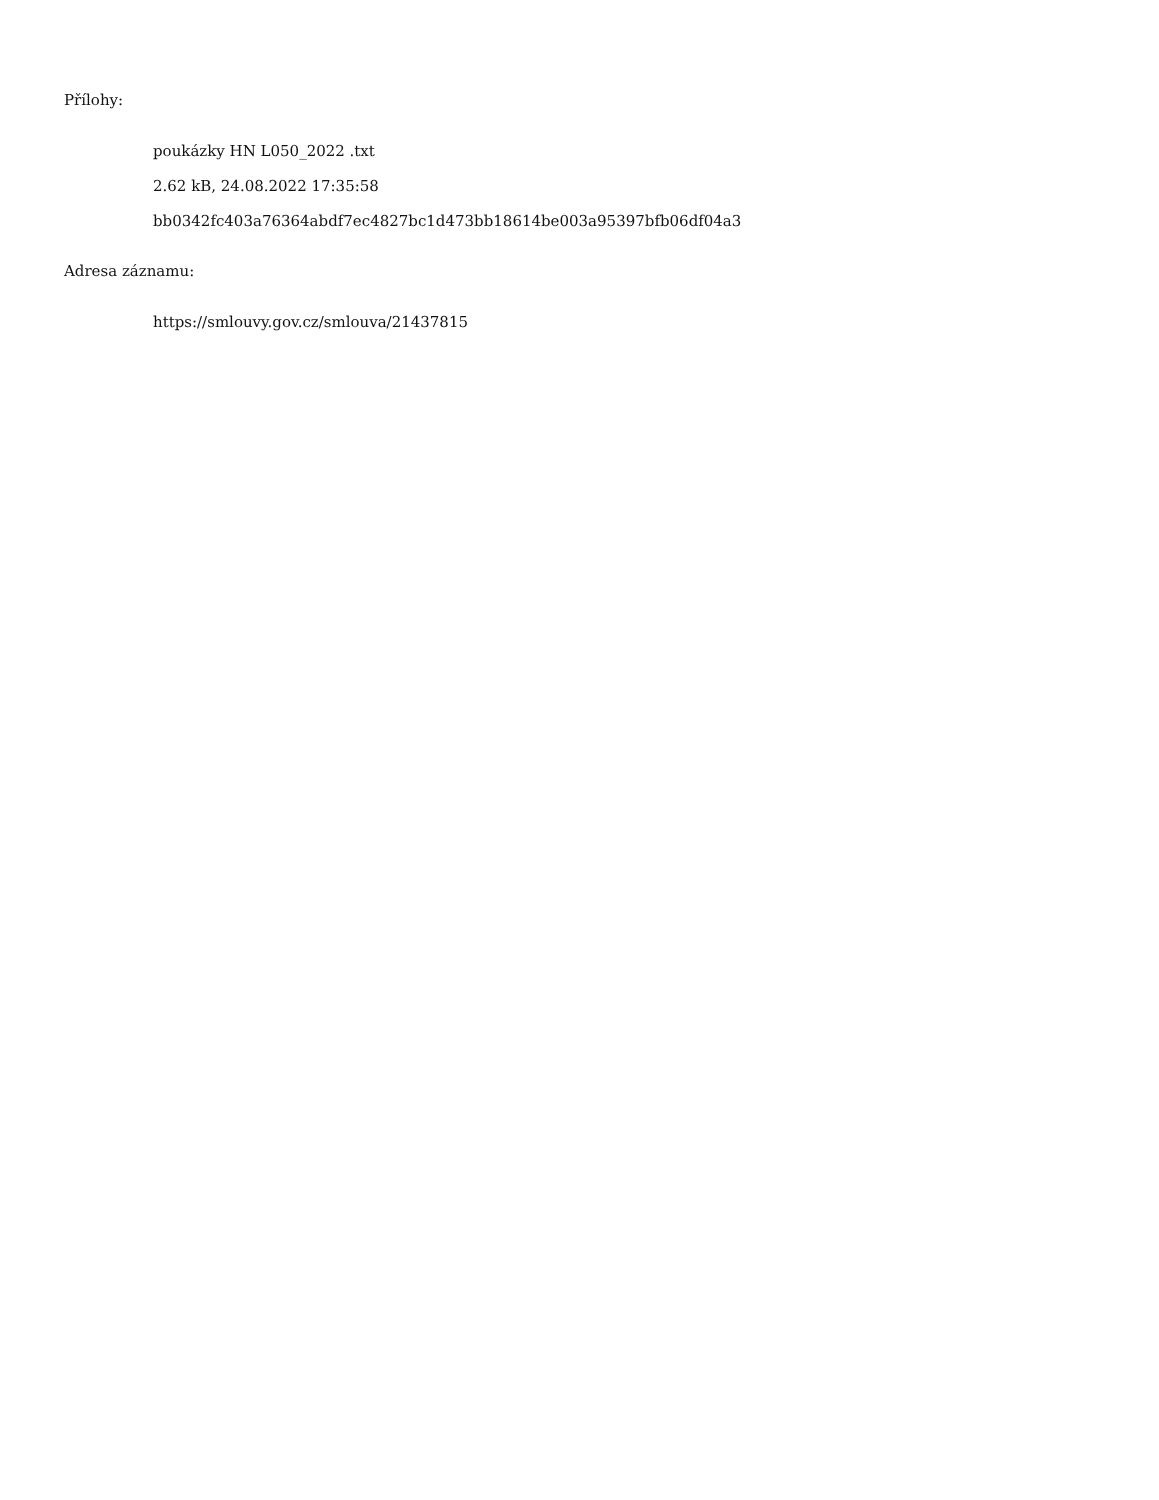Přílohy:
poukázky HN L050_2022 .txt
2.62 kB, 24.08.2022 17:35:58
bb0342fc403a76364abdf7ec4827bc1d473bb18614be003a95397bfb06df04a3
Adresa záznamu:
https://smlouvy.gov.cz/smlouva/21437815